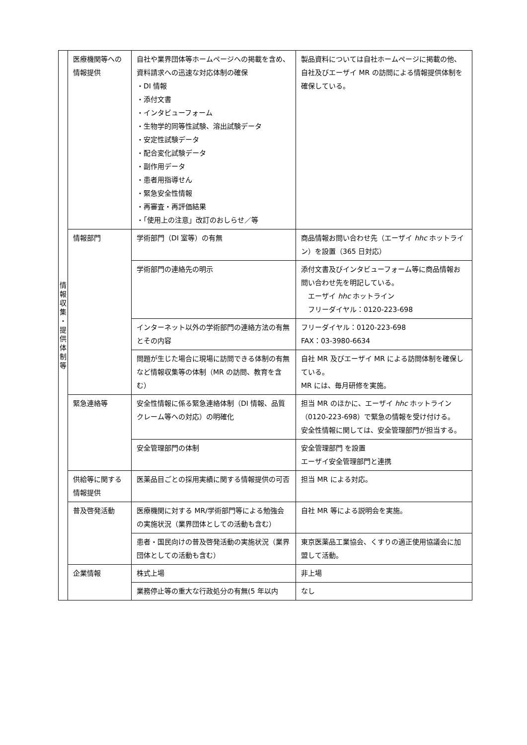| 情 報 収 集 ・ 提 供 体 制 等 | 医療機関等への情報提供 | 自社や業界団体等ホームページへの掲載を含め、資料請求への迅速な対応体制の確保 ・DI 情報 ・添付文書 ・インタビューフォーム ・生物学的同等性試験、溶出試験データ ・安定性試験データ ・配合変化試験データ ・副作用データ ・患者用指導せん ・緊急安全性情報 ・再審査・再評価結果 ・「使用上の注意」改訂のおしらせ／等 | 製品資料については自社ホームページに掲載の他、自社及びエーザイ MR の訪問による情報提供体制を確保している。 |
| | 情報部門 | 学術部門（DI 室等）の有無 | 商品情報お問い合わせ先（エーザイ hhc ホットライン）を設置（365 日対応） |
| | | 学術部門の連絡先の明示 | 添付文書及びインタビューフォーム等に商品情報お問い合わせ先を明記している。 エーザイ hhc ホットライン フリーダイヤル：0120-223-698 |
| | | インターネット以外の学術部門の連絡方法の有無とその内容 | フリーダイヤル：0120-223-698 FAX：03-3980-6634 |
| | | 問題が生じた場合に現場に訪問できる体制の有無など情報収集等の体制（MR の訪問、教育を含む） | 自社 MR 及びエーザイ MR による訪問体制を確保している。 MR には、毎月研修を実施。 |
| | 緊急連絡等 | 安全性情報に係る緊急連絡体制（DI 情報、品質クレーム等への対応）の明確化 | 担当 MR のほかに、エーザイ hhc ホットライン（0120-223-698）で緊急の情報を受け付ける。 安全性情報に関しては、安全管理部門が担当する。 |
| | | 安全管理部門の体制 | 安全管理部門 を設置 エーザイ安全管理部門と連携 |
| | 供給等に関する情報提供 | 医薬品目ごとの採用実績に関する情報提供の可否 | 担当 MR による対応。 |
| | 普及啓発活動 | 医療機関に対する MR/学術部門等による勉強会の実施状況（業界団体としての活動も含む） | 自社 MR 等による説明会を実施。 |
| | | 患者・国民向けの普及啓発活動の実施状況（業界団体としての活動も含む） | 東京医薬品工業協会、くすりの適正使用協議会に加盟して活動。 |
| | 企業情報 | 株式上場 | 非上場 |
| | | 業務停止等の重大な行政処分の有無(5 年以内 | なし |